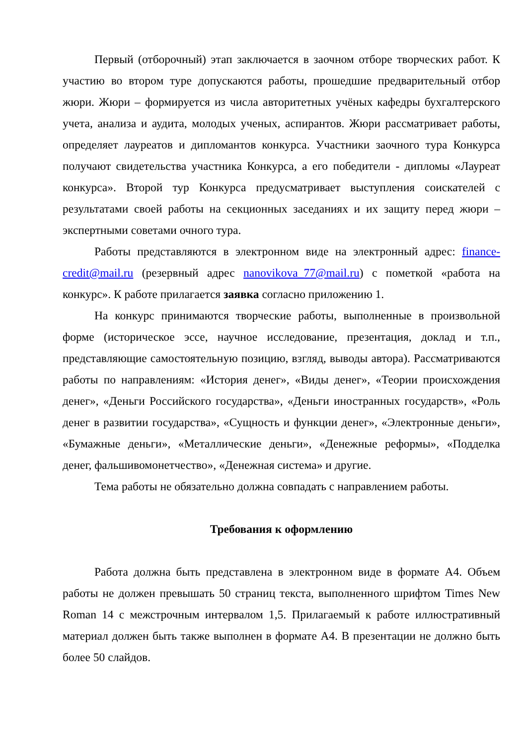Первый (отборочный) этап заключается в заочном отборе творческих работ. К участию во втором туре допускаются работы, прошедшие предварительный отбор жюри. Жюри – формируется из числа авторитетных учёных кафедры бухгалтерского учета, анализа и аудита, молодых ученых, аспирантов. Жюри рассматривает работы, определяет лауреатов и дипломантов конкурса. Участники заочного тура Конкурса получают свидетельства участника Конкурса, а его победители - дипломы «Лауреат конкурса». Второй тур Конкурса предусматривает выступления соискателей с результатами своей работы на секционных заседаниях и их защиту перед жюри – экспертными советами очного тура.
Работы представляются в электронном виде на электронный адрес: finance-credit@mail.ru (резервный адрес nanovikova_77@mail.ru) с пометкой «работа на конкурс». К работе прилагается заявка согласно приложению 1.
На конкурс принимаются творческие работы, выполненные в произвольной форме (историческое эссе, научное исследование, презентация, доклад и т.п., представляющие самостоятельную позицию, взгляд, выводы автора). Рассматриваются работы по направлениям: «История денег», «Виды денег», «Теории происхождения денег», «Деньги Российского государства», «Деньги иностранных государств», «Роль денег в развитии государства», «Сущность и функции денег», «Электронные деньги», «Бумажные деньги», «Металлические деньги», «Денежные реформы», «Подделка денег, фальшивомонетчество», «Денежная система» и другие.
Тема работы не обязательно должна совпадать с направлением работы.
Требования к оформлению
Работа должна быть представлена в электронном виде в формате А4. Объем работы не должен превышать 50 страниц текста, выполненного шрифтом Times New Roman 14 с межстрочным интервалом 1,5. Прилагаемый к работе иллюстративный материал должен быть также выполнен в формате А4. В презентации не должно быть более 50 слайдов.